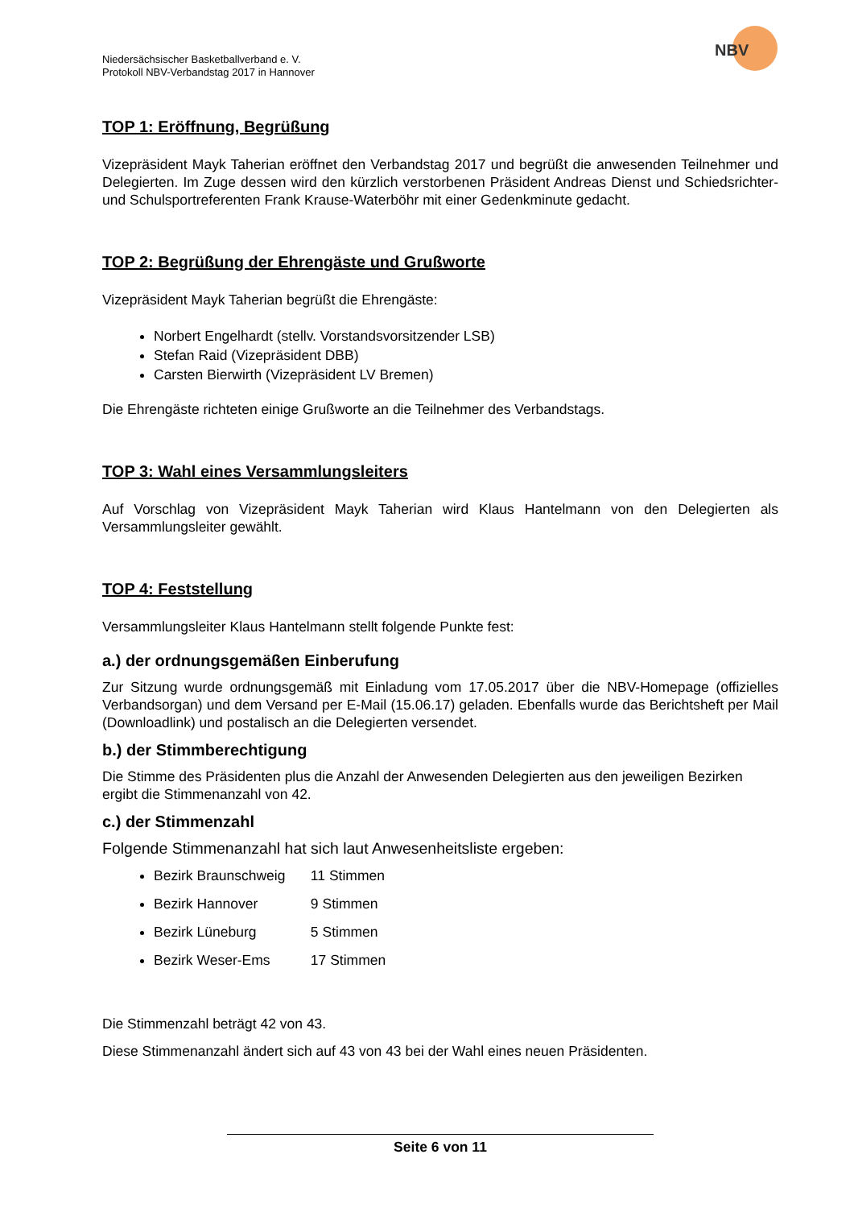NBV
Niedersächsischer Basketballverband e. V.
Protokoll NBV-Verbandstag 2017 in Hannover
TOP 1: Eröffnung, Begrüßung
Vizepräsident Mayk Taherian eröffnet den Verbandstag 2017 und begrüßt die anwesenden Teilnehmer und Delegierten. Im Zuge dessen wird den kürzlich verstorbenen Präsident Andreas Dienst und Schiedsrichter- und Schulsportreferenten Frank Krause-Waterböhr mit einer Gedenkminute gedacht.
TOP 2: Begrüßung der Ehrengäste und Grußworte
Vizepräsident Mayk Taherian begrüßt die Ehrengäste:
Norbert Engelhardt (stellv. Vorstandsvorsitzender LSB)
Stefan Raid (Vizepräsident DBB)
Carsten Bierwirth (Vizepräsident LV Bremen)
Die Ehrengäste richteten einige Grußworte an die Teilnehmer des Verbandstags.
TOP 3: Wahl eines Versammlungsleiters
Auf Vorschlag von Vizepräsident Mayk Taherian wird Klaus Hantelmann von den Delegierten als Versammlungsleiter gewählt.
TOP 4: Feststellung
Versammlungsleiter Klaus Hantelmann stellt folgende Punkte fest:
a.) der ordnungsgemäßen Einberufung
Zur Sitzung wurde ordnungsgemäß mit Einladung vom 17.05.2017 über die NBV-Homepage (offizielles Verbandsorgan) und dem Versand per E-Mail (15.06.17) geladen. Ebenfalls wurde das Berichtsheft per Mail (Downloadlink) und postalisch an die Delegierten versendet.
b.) der Stimmberechtigung
Die Stimme des Präsidenten plus die Anzahl der Anwesenden Delegierten aus den jeweiligen Bezirken ergibt die Stimmenanzahl von 42.
c.) der Stimmenzahl
Folgende Stimmenanzahl hat sich laut Anwesenheitsliste ergeben:
Bezirk Braunschweig 11 Stimmen
Bezirk Hannover 9 Stimmen
Bezirk Lüneburg 5 Stimmen
Bezirk Weser-Ems 17 Stimmen
Die Stimmenzahl beträgt 42 von 43.
Diese Stimmenanzahl ändert sich auf 43 von 43 bei der Wahl eines neuen Präsidenten.
Seite 6 von 11